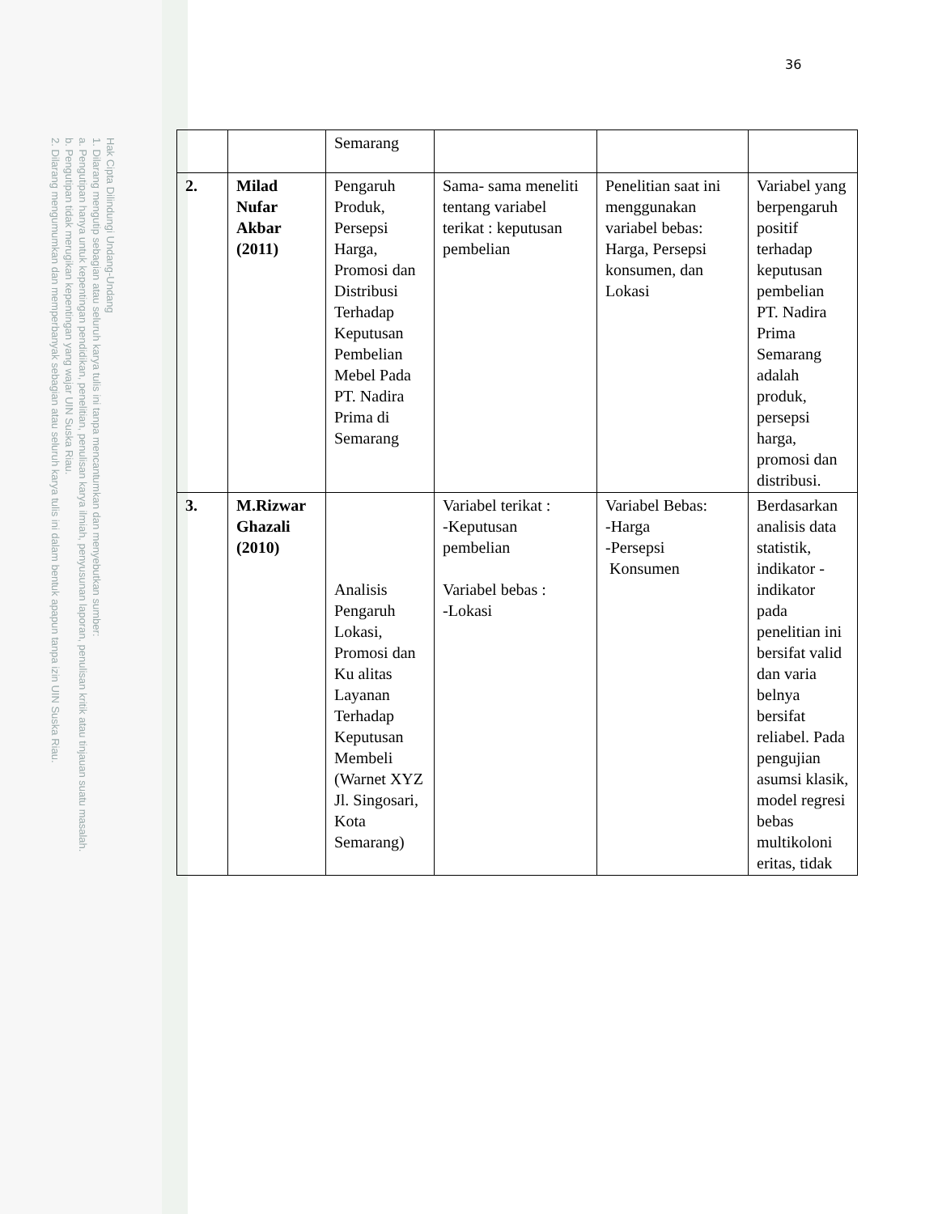Hak Cipta Dilindungi Undang-Undang
1. Dilarang mengutip sebagian atau seluruh karya tulis ini tanpa mencantumkan dan menyebutkan sumber:
a. Pengutipan hanya untuk kepentingan pendidikan, penelitian, penulisan karya ilmiah, penyusunan laporan, penulisan kritik atau tinjauan suatu masalah.
b. Pengutipan tidak merugikan kepentingan yang wajar UIN Suska Riau.
2. Dilarang mengumumkan dan memperbanyak sebagian atau seluruh karya tulis ini dalam bentuk apapun tanpa izin UIN Suska Riau.
36
| | | Semarang | | | |
| 2. | Milad Nufar Akbar (2011) | Pengaruh Produk, Persepsi Harga, Promosi dan Distribusi Terhadap Keputusan Pembelian Mebel Pada PT. Nadira Prima di Semarang | Sama- sama meneliti tentang variabel terikat : keputusan pembelian | Penelitian saat ini menggunakan variabel bebas: Harga, Persepsi konsumen, dan Lokasi | Variabel yang berpengaruh positif terhadap keputusan pembelian PT. Nadira Prima Semarang adalah produk, persepsi harga, promosi dan distribusi. |
| 3. | M.Rizwar Ghazali (2010) | Analisis Pengaruh Lokasi, Promosi dan Ku alitas Layanan Terhadap Keputusan Membeli (Warnet XYZ Jl. Singosari, Kota Semarang) | Variabel terikat : -Keputusan pembelian Variabel bebas : -Lokasi | Variabel Bebas: -Harga -Persepsi Konsumen | Berdasarkan analisis data statistik, indikator - indikator pada penelitian ini bersifat valid dan varia belnya bersifat reliabel. Pada pengujian asumsi klasik, model regresi bebas multikoloni eritas, tidak |